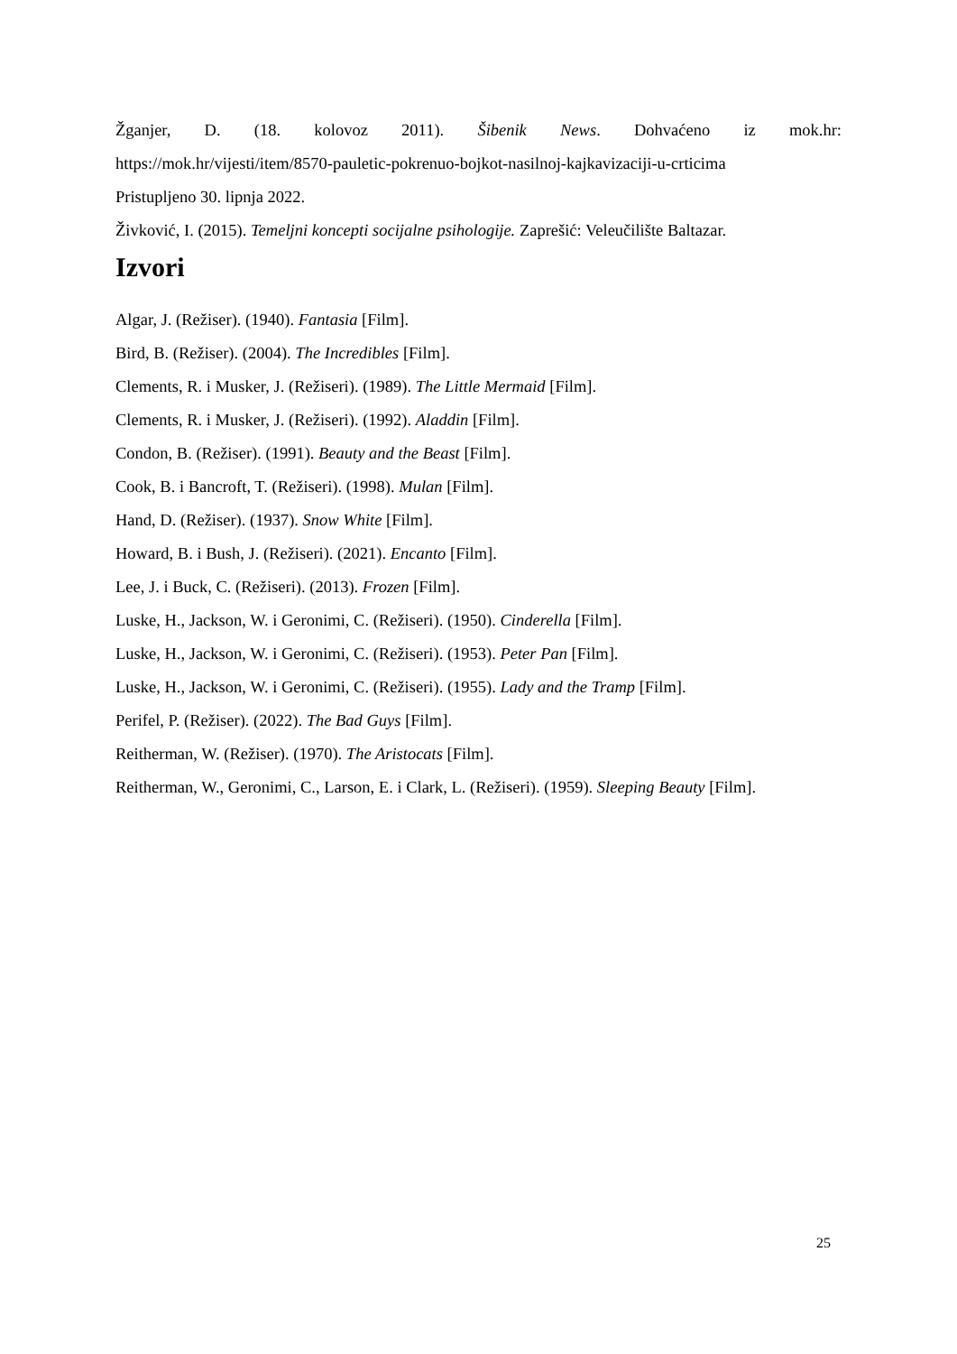Žganjer, D. (18. kolovoz 2011). Šibenik News. Dohvaćeno iz mok.hr:
https://mok.hr/vijesti/item/8570-pauletic-pokrenuo-bojkot-nasilnoj-kajkavizaciji-u-crticima
Pristupljeno 30. lipnja 2022.
Živković, I. (2015). Temeljni koncepti socijalne psihologije. Zaprešić: Veleučilište Baltazar.
Izvori
Algar, J. (Režiser). (1940). Fantasia [Film].
Bird, B. (Režiser). (2004). The Incredibles [Film].
Clements, R. i Musker, J. (Režiseri). (1989). The Little Mermaid [Film].
Clements, R. i Musker, J. (Režiseri). (1992). Aladdin [Film].
Condon, B. (Režiser). (1991). Beauty and the Beast [Film].
Cook, B. i Bancroft, T. (Režiseri). (1998). Mulan [Film].
Hand, D. (Režiser). (1937). Snow White [Film].
Howard, B. i Bush, J. (Režiseri). (2021). Encanto [Film].
Lee, J. i Buck, C. (Režiseri). (2013). Frozen [Film].
Luske, H., Jackson, W. i Geronimi, C. (Režiseri). (1950). Cinderella [Film].
Luske, H., Jackson, W. i Geronimi, C. (Režiseri). (1953). Peter Pan [Film].
Luske, H., Jackson, W. i Geronimi, C. (Režiseri). (1955). Lady and the Tramp [Film].
Perifel, P. (Režiser). (2022). The Bad Guys [Film].
Reitherman, W. (Režiser). (1970). The Aristocats [Film].
Reitherman, W., Geronimi, C., Larson, E. i Clark, L. (Režiseri). (1959). Sleeping Beauty [Film].
25